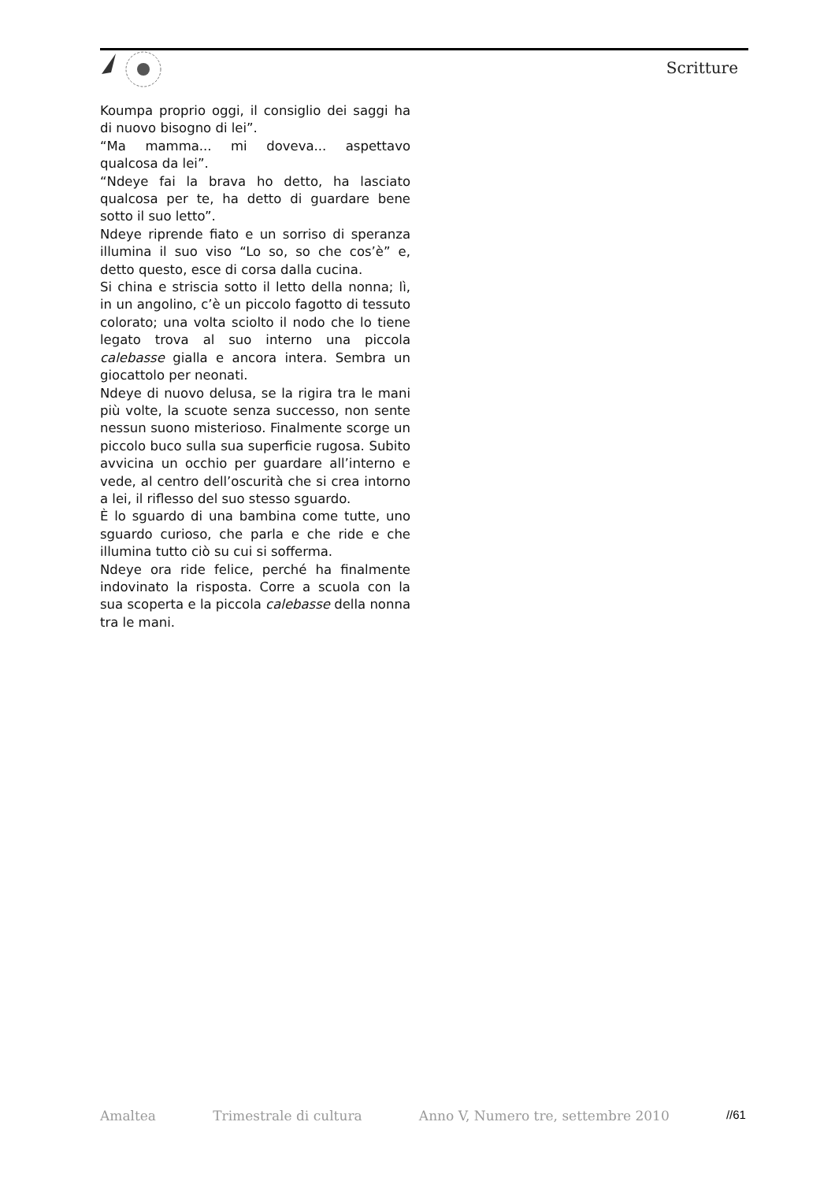Scritture
Koumpa proprio oggi, il consiglio dei saggi ha di nuovo bisogno di lei”.
“Ma mamma... mi doveva... aspettavo qualcosa da lei”.
“Ndeye fai la brava ho detto, ha lasciato qualcosa per te, ha detto di guardare bene sotto il suo letto”.
Ndeye riprende fiato e un sorriso di speranza illumina il suo viso “Lo so, so che cos’è” e, detto questo, esce di corsa dalla cucina.
Si china e striscia sotto il letto della nonna; lì, in un angolino, c’è un piccolo fagotto di tessuto colorato; una volta sciolto il nodo che lo tiene legato trova al suo interno una piccola calebasse gialla e ancora intera. Sembra un giocattolo per neonati.
Ndeye di nuovo delusa, se la rigira tra le mani più volte, la scuote senza successo, non sente nessun suono misterioso. Finalmente scorge un piccolo buco sulla sua superficie rugosa. Subito avvicina un occhio per guardare all’interno e vede, al centro dell’oscurità che si crea intorno a lei, il riflesso del suo stesso sguardo.
È lo sguardo di una bambina come tutte, uno sguardo curioso, che parla e che ride e che illumina tutto ciò su cui si sofferma.
Ndeye ora ride felice, perché ha finalmente indovinato la risposta. Corre a scuola con la sua scoperta e la piccola calebasse della nonna tra le mani.
Amaltea Trimestrale di cultura Anno V, Numero tre, settembre 2010 //61